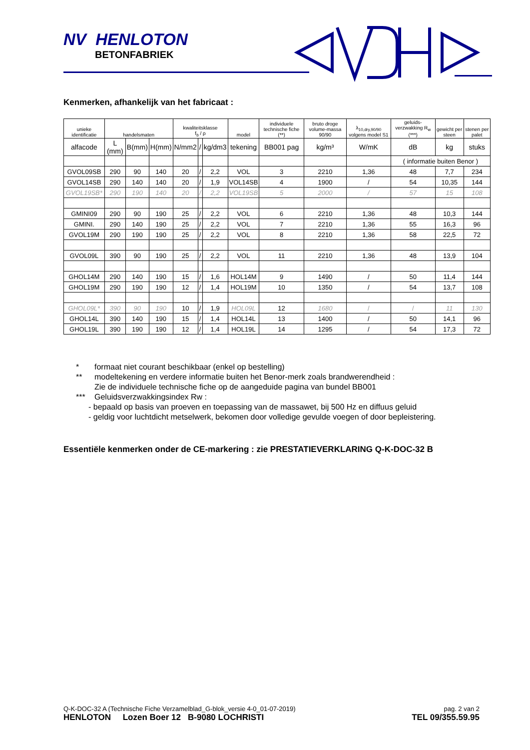NV HENLOTON
BETONFABRIEK
Kenmerken, afhankelijk van het fabricaat :
| unieke identificatie | handelsmaten | | | kwaliteitsklasse f<sub>b</sub> / ρ | | | model | individuele technische fiche (**) | bruto droge volume-massa 90/90 | λ<sub>10,dry,90/90</sub> volgens model S1 | geluids-verzwakking R<sub>w</sub> (***) | gewicht per steen | stenen per palet |
| --- | --- | --- | --- | --- | --- | --- | --- | --- | --- | --- | --- | --- | --- |
| alfacode | L (mm) | B(mm) | H(mm) | N/mm2 | / | kg/dm3 | tekening | BB001 pag | kg/m³ | W/mK | dB | kg | stuks |
| | | | | | | | | | | | ( informatie buiten Benor ) | | |
| GVOL09SB | 290 | 90 | 140 | 20 | / | 2,2 | VOL | 3 | 2210 | 1,36 | 48 | 7,7 | 234 |
| GVOL14SB | 290 | 140 | 140 | 20 | / | 1,9 | VOL14SB | 4 | 1900 | / | 54 | 10,35 | 144 |
| GVOL19SB* | 290 | 190 | 140 | 20 | / | 2,2 | VOL19SB | 5 | 2000 | / | 57 | 15 | 108 |
| GMINI09 | 290 | 90 | 190 | 25 | / | 2,2 | VOL | 6 | 2210 | 1,36 | 48 | 10,3 | 144 |
| GMINI. | 290 | 140 | 190 | 25 | / | 2,2 | VOL | 7 | 2210 | 1,36 | 55 | 16,3 | 96 |
| GVOL19M | 290 | 190 | 190 | 25 | / | 2,2 | VOL | 8 | 2210 | 1,36 | 58 | 22,5 | 72 |
| GVOL09L | 390 | 90 | 190 | 25 | / | 2,2 | VOL | 11 | 2210 | 1,36 | 48 | 13,9 | 104 |
| GHOL14M | 290 | 140 | 190 | 15 | / | 1,6 | HOL14M | 9 | 1490 | / | 50 | 11,4 | 144 |
| GHOL19M | 290 | 190 | 190 | 12 | / | 1,4 | HOL19M | 10 | 1350 | / | 54 | 13,7 | 108 |
| GHOL09L* | 390 | 90 | 190 | 10 | / | 1,9 | HOL09L | 12 | 1680 | / | / | 11 | 130 |
| GHOL14L | 390 | 140 | 190 | 15 | / | 1,4 | HOL14L | 13 | 1400 | / | 50 | 14,1 | 96 |
| GHOL19L | 390 | 190 | 190 | 12 | / | 1,4 | HOL19L | 14 | 1295 | / | 54 | 17,3 | 72 |
* formaat niet courant beschikbaar (enkel op bestelling)
** modeltekening en verdere informatie buiten het Benor-merk zoals brandwerendheid :
Zie de individuele technische fiche op de aangeduide pagina van bundel BB001
*** Geluidsverzwakkingsindex Rw :
- bepaald op basis van proeven en toepassing van de massawet, bij 500 Hz en diffuus geluid
- geldig voor luchtdicht metselwerk, bekomen door volledige gevulde voegen of door bepleistering.
Essentiële kenmerken onder de CE-markering : zie PRESTATIEVERKLARING Q-K-DOC-32 B
pag. 2 van 2
TEL 09/355.59.95
Q-K-DOC-32 A (Technische Fiche Verzamelblad_G-blok_versie 4-0_01-07-2019)
HENLOTON Lozen Boer 12 B-9080 LOCHRISTI